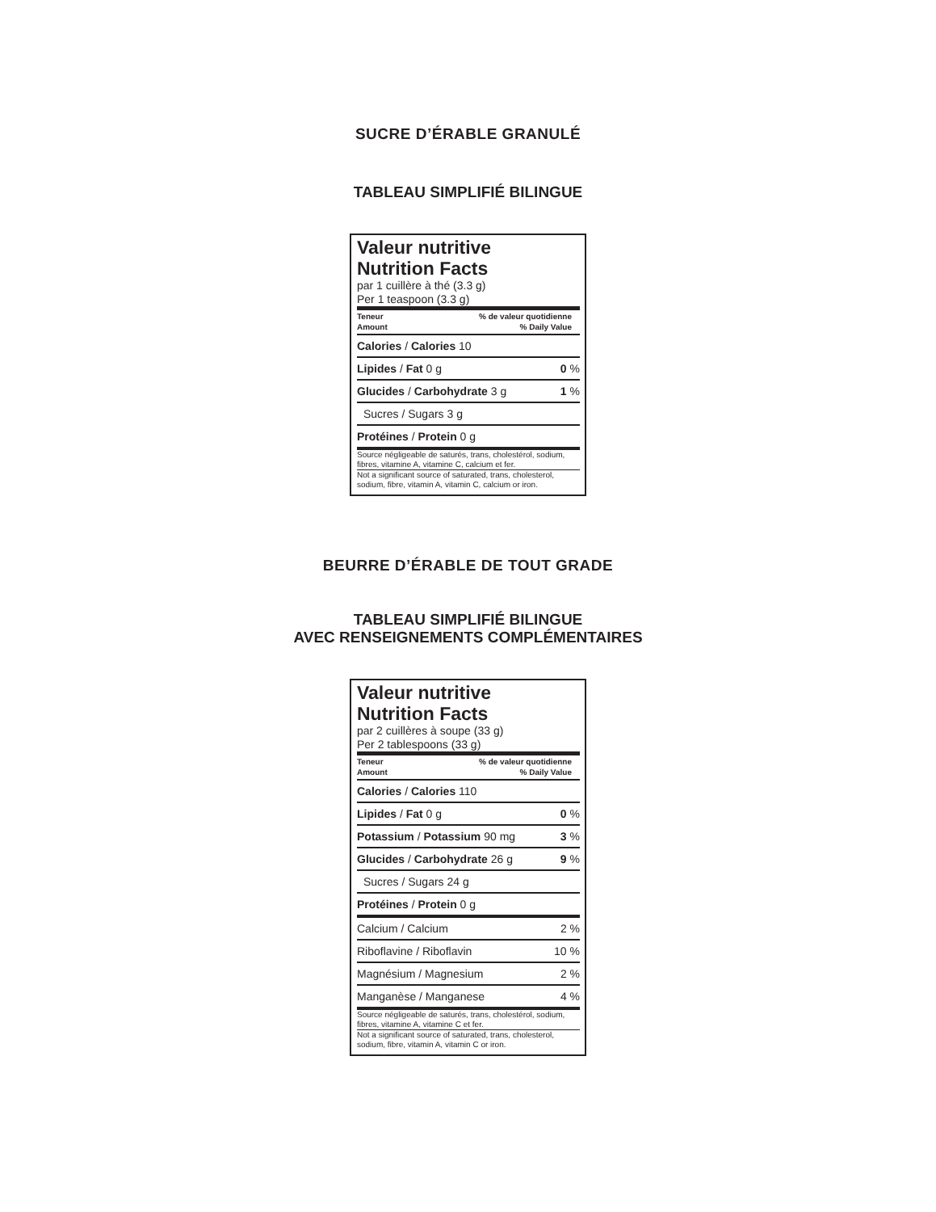SUCRE D’ÉRABLE GRANULÉ
TABLEAU SIMPLIFIÉ BILINGUE
Valeur nutritive
Nutrition Facts
par 1 cuillère à thé (3.3 g)
Per 1 teaspoon (3.3 g)
Teneur
Amount% de valeur quotidienne
% Daily Value
Calories / Calories 10
Lipides / Fat 0 g 0 %
Glucides / Carbohydrate 3 g 1 %
Sucres / Sugars 3 g
Protéines / Protein 0 g
Source négligeable de saturés, trans, cholestérol, sodium, fibres, vitamine A, vitamine C, calcium et fer.
Not a significant source of saturated, trans, cholesterol, sodium, fibre, vitamin A, vitamin C, calcium or iron.
BEURRE D’ÉRABLE DE TOUT GRADE
TABLEAU SIMPLIFIÉ BILINGUE
AVEC RENSEIGNEMENTS COMPLÉMENTAIRES
Valeur nutritive
Nutrition Facts
par 2 cuillères à soupe (33 g)
Per 2 tablespoons (33 g)
Teneur
Amount% de valeur quotidienne
% Daily Value
Calories / Calories 110
Lipides / Fat 0 g 0 %
Potassium / Potassium 90 mg 3 %
Glucides / Carbohydrate 26 g 9 %
Sucres / Sugars 24 g
Protéines / Protein 0 g
Calcium / Calcium 2 %
Riboflavine / Riboflavin 10 %
Magnésium / Magnesium 2 %
Manganèse / Manganese 4 %
Source négligeable de saturés, trans, cholestérol, sodium, fibres, vitamine A, vitamine C et fer.
Not a significant source of saturated, trans, cholesterol, sodium, fibre, vitamin A, vitamin C or iron.